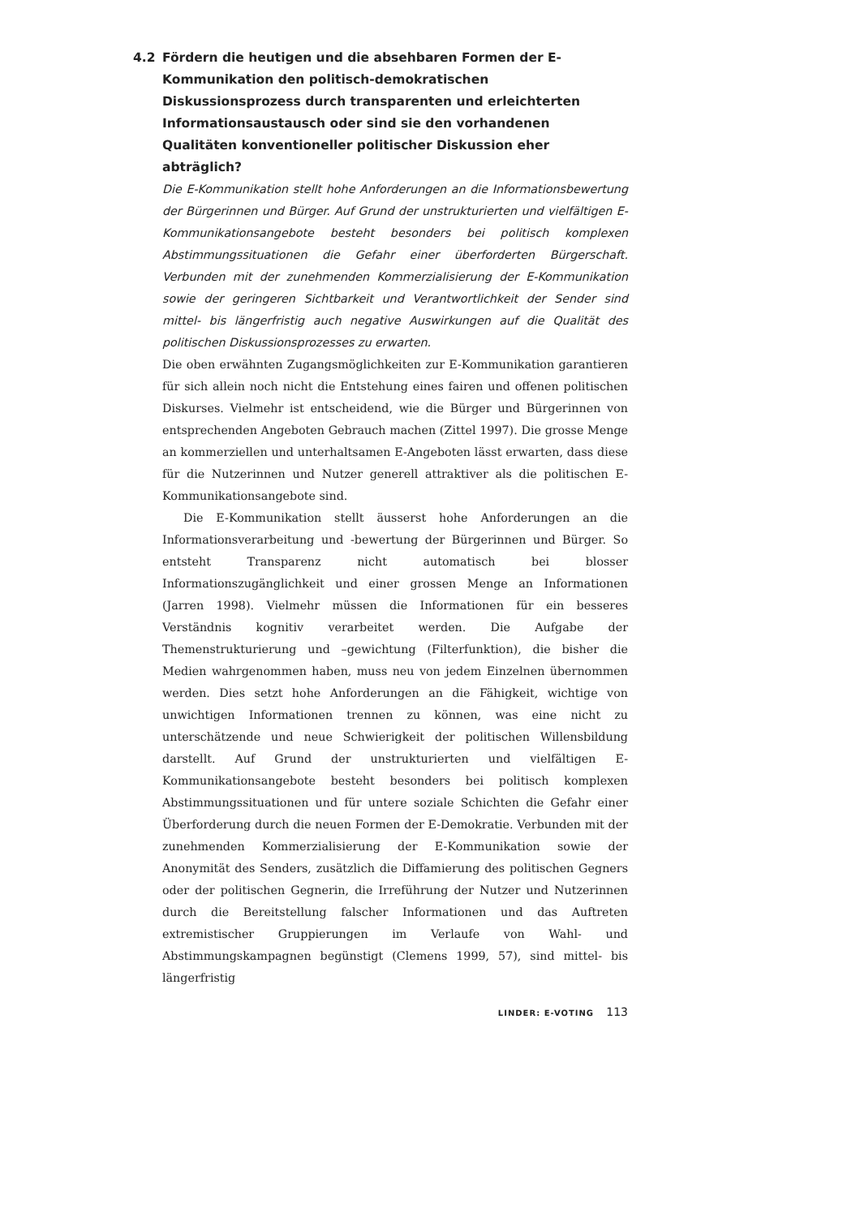4.2 Fördern die heutigen und die absehbaren Formen der E-Kommunikation den politisch-demokratischen Diskussionsprozess durch transparenten und erleichterten Informationsaustausch oder sind sie den vorhandenen Qualitäten konventioneller politischer Diskussion eher abträglich?
Die E-Kommunikation stellt hohe Anforderungen an die Informationsbewertung der Bürgerinnen und Bürger. Auf Grund der unstrukturierten und vielfältigen E-Kommunikationsangebote besteht besonders bei politisch komplexen Abstimmungssituationen die Gefahr einer überforderten Bürgerschaft. Verbunden mit der zunehmenden Kommerzialisierung der E-Kommunikation sowie der geringeren Sichtbarkeit und Verantwortlichkeit der Sender sind mittel- bis längerfristig auch negative Auswirkungen auf die Qualität des politischen Diskussionsprozesses zu erwarten.
Die oben erwähnten Zugangsmöglichkeiten zur E-Kommunikation garantieren für sich allein noch nicht die Entstehung eines fairen und offenen politischen Diskurses. Vielmehr ist entscheidend, wie die Bürger und Bürgerinnen von entsprechenden Angeboten Gebrauch machen (Zittel 1997). Die grosse Menge an kommerziellen und unterhaltsamen E-Angeboten lässt erwarten, dass diese für die Nutzerinnen und Nutzer generell attraktiver als die politischen E-Kommunikationsangebote sind.
Die E-Kommunikation stellt äusserst hohe Anforderungen an die Informationsverarbeitung und -bewertung der Bürgerinnen und Bürger. So entsteht Transparenz nicht automatisch bei blosser Informationszugänglichkeit und einer grossen Menge an Informationen (Jarren 1998). Vielmehr müssen die Informationen für ein besseres Verständnis kognitiv verarbeitet werden. Die Aufgabe der Themenstrukturierung und –gewichtung (Filterfunktion), die bisher die Medien wahrgenommen haben, muss neu von jedem Einzelnen übernommen werden. Dies setzt hohe Anforderungen an die Fähigkeit, wichtige von unwichtigen Informationen trennen zu können, was eine nicht zu unterschätzende und neue Schwierigkeit der politischen Willensbildung darstellt. Auf Grund der unstrukturierten und vielfältigen E-Kommunikationsangebote besteht besonders bei politisch komplexen Abstimmungssituationen und für untere soziale Schichten die Gefahr einer Überforderung durch die neuen Formen der E-Demokratie. Verbunden mit der zunehmenden Kommerzialisierung der E-Kommunikation sowie der Anonymität des Senders, zusätzlich die Diffamierung des politischen Gegners oder der politischen Gegnerin, die Irreführung der Nutzer und Nutzerinnen durch die Bereitstellung falscher Informationen und das Auftreten extremistischer Gruppierungen im Verlaufe von Wahl- und Abstimmungskampagnen begünstigt (Clemens 1999, 57), sind mittel- bis längerfristig
LINDER: E-VOTING 113